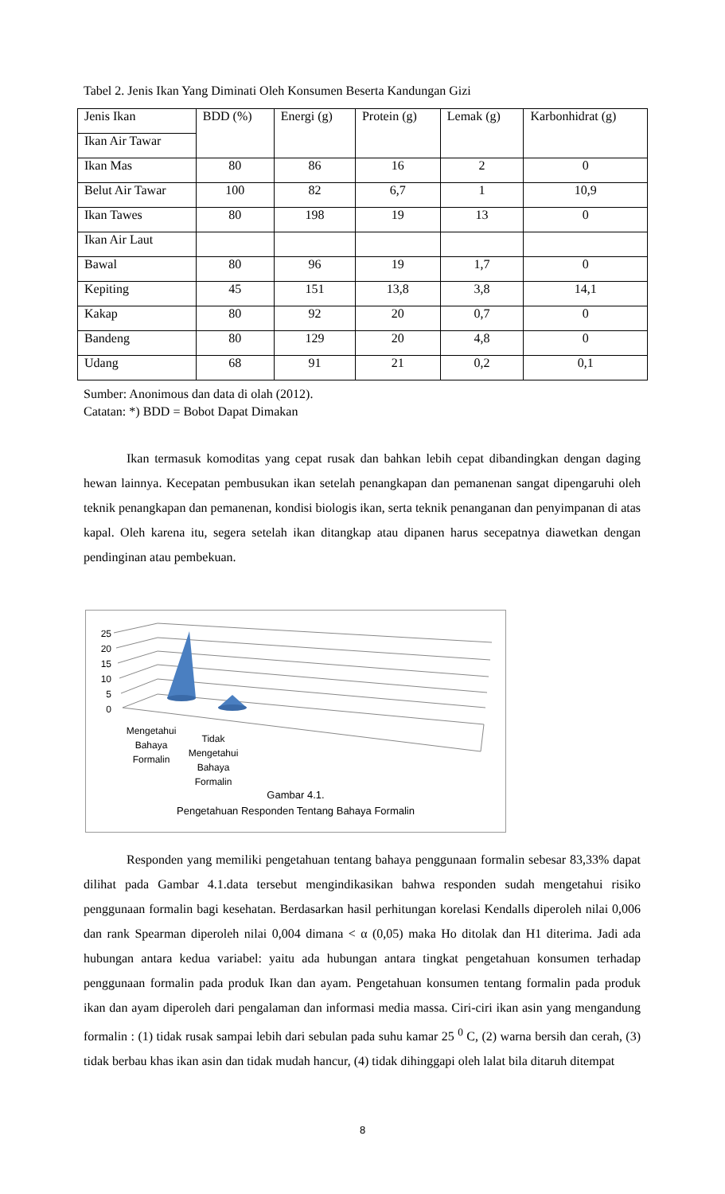Tabel 2. Jenis Ikan Yang Diminati Oleh Konsumen Beserta Kandungan Gizi
| Jenis Ikan | BDD (%) | Energi (g) | Protein (g) | Lemak (g) | Karbonhidrat (g) |
| --- | --- | --- | --- | --- | --- |
| Ikan Air Tawar | | | | | |
| Ikan Mas | 80 | 86 | 16 | 2 | 0 |
| Belut Air Tawar | 100 | 82 | 6,7 | 1 | 10,9 |
| Ikan Tawes | 80 | 198 | 19 | 13 | 0 |
| Ikan Air Laut | | | | | |
| Bawal | 80 | 96 | 19 | 1,7 | 0 |
| Kepiting | 45 | 151 | 13,8 | 3,8 | 14,1 |
| Kakap | 80 | 92 | 20 | 0,7 | 0 |
| Bandeng | 80 | 129 | 20 | 4,8 | 0 |
| Udang | 68 | 91 | 21 | 0,2 | 0,1 |
Sumber: Anonimous dan data di olah (2012).
Catatan: *) BDD = Bobot Dapat Dimakan
Ikan termasuk komoditas yang cepat rusak dan bahkan lebih cepat dibandingkan dengan daging hewan lainnya. Kecepatan pembusukan ikan setelah penangkapan dan pemanenan sangat dipengaruhi oleh teknik penangkapan dan pemanenan, kondisi biologis ikan, serta teknik penanganan dan penyimpanan di atas kapal. Oleh karena itu, segera setelah ikan ditangkap atau dipanen harus secepatnya diawetkan dengan pendinginan atau pembekuan.
25
20
15
10
5
0
Mengetahui Bahaya Formalin
Tidak Mengetahui Bahaya Formalin
Gambar 4.1.
Pengetahuan Responden Tentang Bahaya Formalin
Responden yang memiliki pengetahuan tentang bahaya penggunaan formalin sebesar 83,33% dapat dilihat pada Gambar 4.1.data tersebut mengindikasikan bahwa responden sudah mengetahui risiko penggunaan formalin bagi kesehatan. Berdasarkan hasil perhitungan korelasi Kendalls diperoleh nilai 0,006 dan rank Spearman diperoleh nilai 0,004 dimana < α (0,05) maka Ho ditolak dan H1 diterima. Jadi ada hubungan antara kedua variabel: yaitu ada hubungan antara tingkat pengetahuan konsumen terhadap penggunaan formalin pada produk Ikan dan ayam. Pengetahuan konsumen tentang formalin pada produk ikan dan ayam diperoleh dari pengalaman dan informasi media massa. Ciri-ciri ikan asin yang mengandung formalin : (1) tidak rusak sampai lebih dari sebulan pada suhu kamar 25 <sup>0</sup> C, (2) warna bersih dan cerah, (3) tidak berbau khas ikan asin dan tidak mudah hancur, (4) tidak dihinggapi oleh lalat bila ditaruh ditempat
8